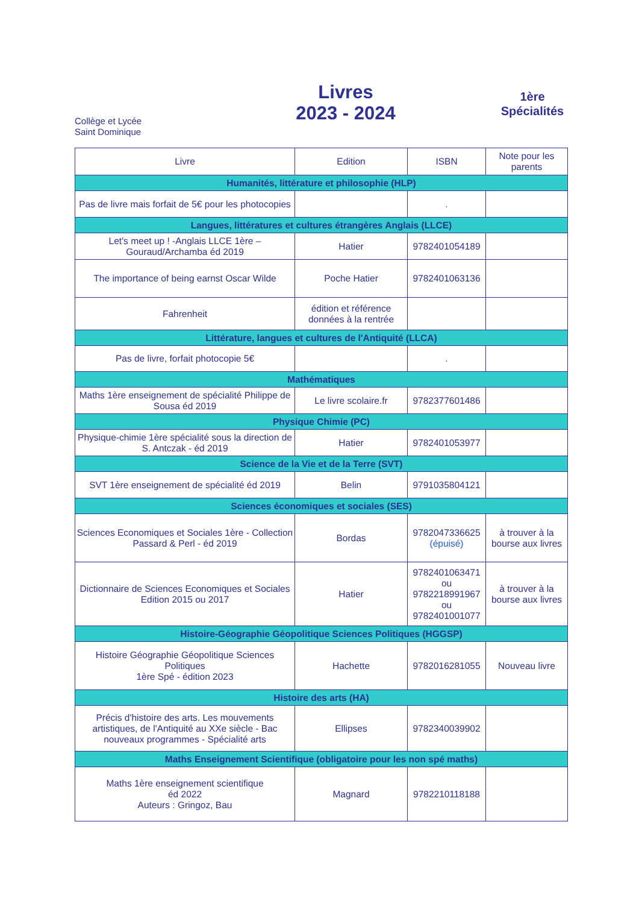Collège et Lycée
Saint Dominique
Livres
2023 - 2024
1ère
Spécialités
| Livre | Edition | ISBN | Note pour les parents |
| --- | --- | --- | --- |
| Humanités, littérature et philosophie (HLP) | | | |
| Pas de livre mais forfait de 5€ pour les photocopies | | . | |
| Langues, littératures et cultures étrangères Anglais (LLCE) | | | |
| Let's meet up ! -Anglais LLCE 1ère – Gouraud/Archamba éd 2019 | Hatier | 9782401054189 | |
| The importance of being earnst Oscar Wilde | Poche Hatier | 9782401063136 | |
| Fahrenheit | édition et référence données à la rentrée | | |
| Littérature, langues et cultures de l'Antiquité (LLCA) | | | |
| Pas de livre, forfait photocopie 5€ | | . | |
| Mathématiques | | | |
| Maths 1ère enseignement de spécialité Philippe de Sousa éd 2019 | Le livre scolaire.fr | 9782377601486 | |
| Physique Chimie (PC) | | | |
| Physique-chimie 1ère spécialité sous la direction de S. Antczak - éd 2019 | Hatier | 9782401053977 | |
| Science de la Vie et de la Terre (SVT) | | | |
| SVT 1ère enseignement de spécialité éd 2019 | Belin | 9791035804121 | |
| Sciences économiques et sociales (SES) | | | |
| Sciences Economiques et Sociales 1ère - Collection Passard & Perl - éd 2019 | Bordas | 9782047336625 (épuisé) | à trouver à la bourse aux livres |
| Dictionnaire de Sciences Economiques et Sociales Edition 2015 ou 2017 | Hatier | 9782401063471 ou 9782218991967 ou 9782401001077 | à trouver à la bourse aux livres |
| Histoire-Géographie Géopolitique Sciences Politiques (HGGSP) | | | |
| Histoire Géographie Géopolitique Sciences Politiques 1ère Spé - édition 2023 | Hachette | 9782016281055 | Nouveau livre |
| Histoire des arts (HA) | | | |
| Précis d'histoire des arts. Les mouvements artistiques, de l'Antiquité au XXe siècle - Bac nouveaux programmes - Spécialité arts | Ellipses | 9782340039902 | |
| Maths Enseignement Scientifique (obligatoire pour les non spé maths) | | | |
| Maths 1ère enseignement scientifique éd 2022 Auteurs : Gringoz, Bau | Magnard | 9782210118188 | |